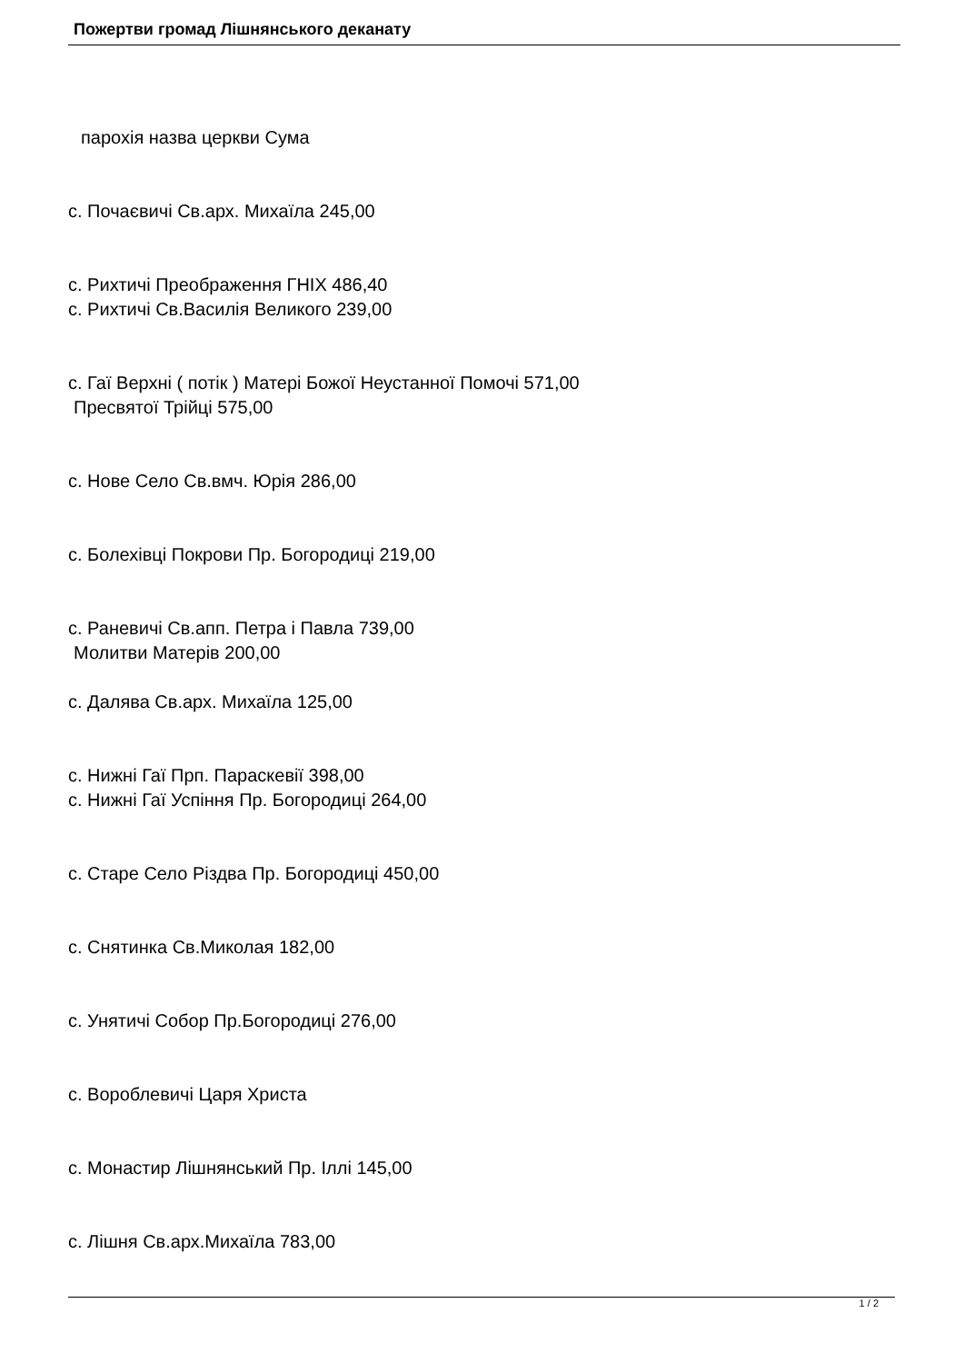Пожертви громад Лішнянського деканату
парохія назва церкви Сума
с. Почаєвичі Св.арх. Михаїла 245,00
с. Рихтичі Преображення ГНІХ 486,40
с. Рихтичі Св.Василія Великого 239,00
с. Гаї Верхні ( потік ) Матері Божої Неустанної Помочі 571,00
Пресвятої Трійці 575,00
с. Нове Село Св.вмч. Юрія 286,00
с. Болехівці Покрови Пр. Богородиці 219,00
с. Раневичі Св.апп. Петра і Павла 739,00
Молитви Матерів 200,00
с. Далява Св.арх. Михаїла 125,00
с. Нижні Гаї Прп. Параскевії 398,00
с. Нижні Гаї Успіння Пр. Богородиці 264,00
с. Старе Село Різдва Пр. Богородиці 450,00
с. Снятинка Св.Миколая 182,00
с. Унятичі Собор Пр.Богородиці 276,00
с. Вороблевичі Царя Христа
с. Монастир Лішнянський Пр. Іллі 145,00
с. Лішня Св.арх.Михаїла 783,00
1 / 2